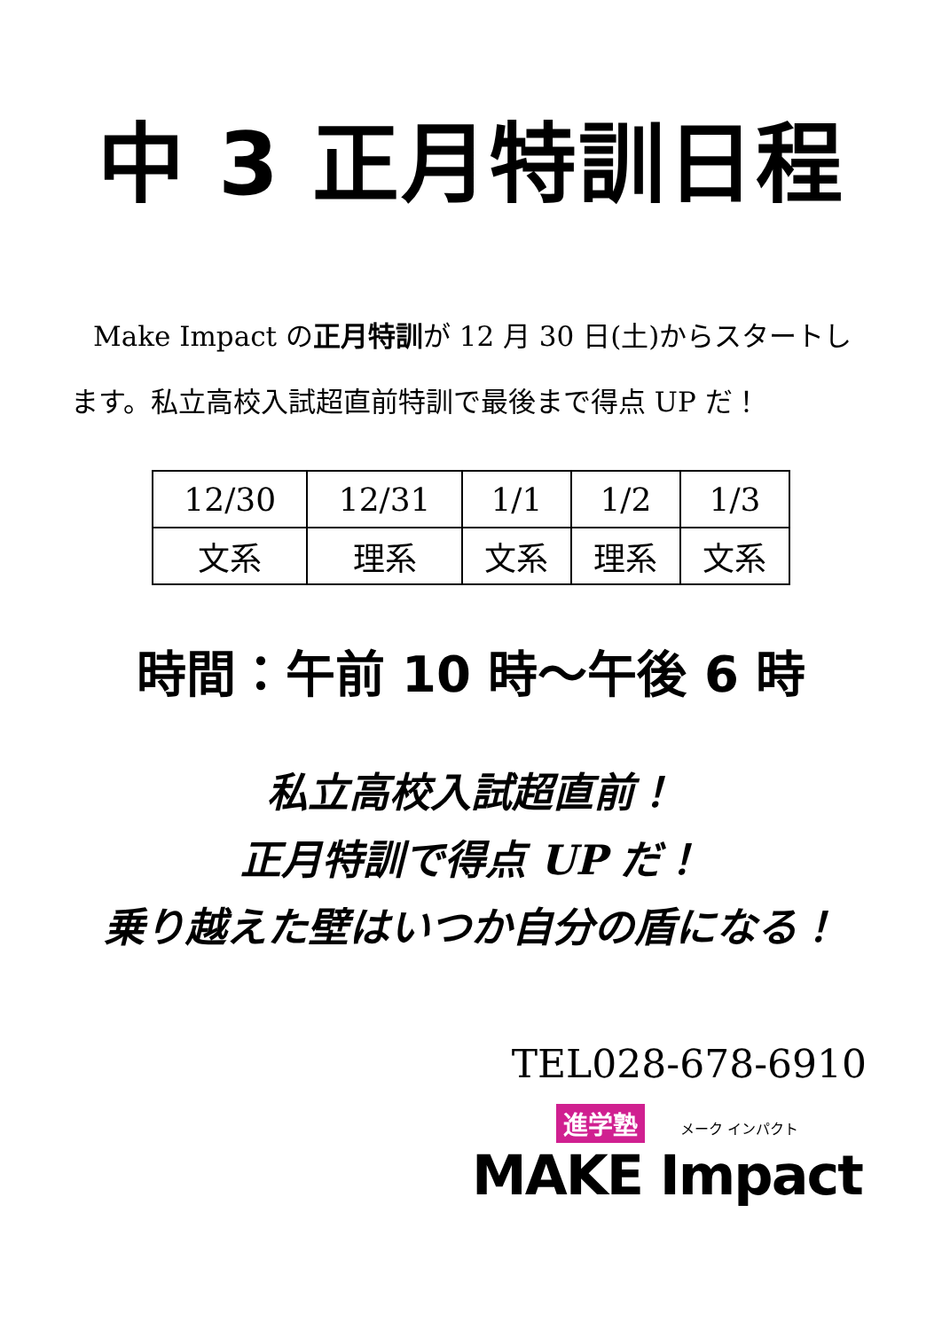中 3 正月特訓日程
Make Impact の正月特訓が 12 月 30 日(土)からスタートします。私立高校入試超直前特訓で最後まで得点 UP だ！
| 12/30 | 12/31 | 1/1 | 1/2 | 1/3 |
| --- | --- | --- | --- | --- |
| 文系 | 理系 | 文系 | 理系 | 文系 |
時間：午前 10 時～午後 6 時
私立高校入試超直前！
正月特訓で得点 UP だ！
乗り越えた壁はいつか自分の盾になる！
TEL028-678-6910
進学塾 メーク インパクト
MAKE Impact